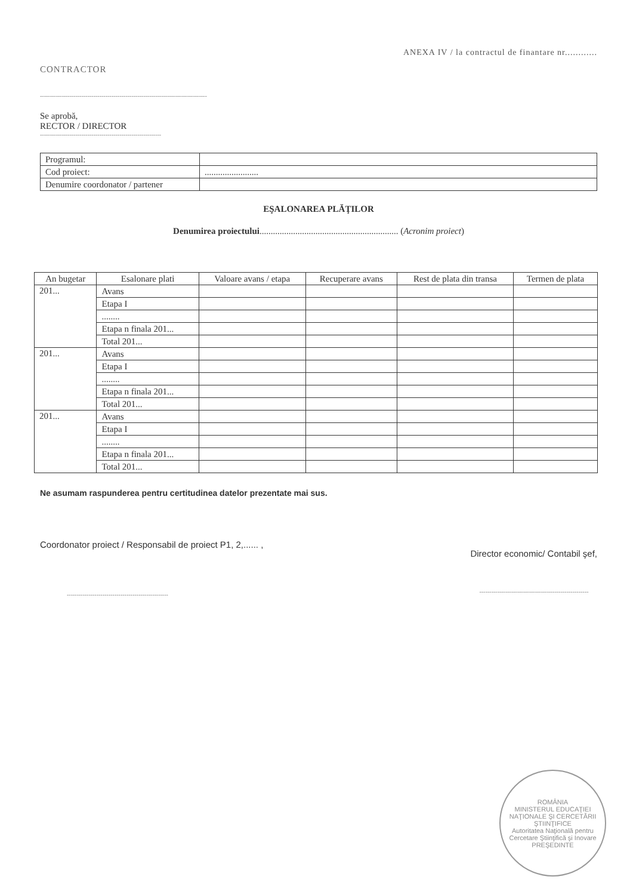ANEXA IV / la contractul de finantare nr............
CONTRACTOR
------------------------------------------------------------------------------------
Se aprobă,
RECTOR / DIRECTOR
-------------------------------------------------------------
| Programul: | |
| Cod proiect: | ........................ |
| Denumire coordonator / partener | |
EŞALONAREA PLĂŢILOR
Denumirea proiectului.............................................................. (Acronim proiect)
| An bugetar | Esalonare plati | Valoare avans / etapa | Recuperare avans | Rest de plata din transa | Termen de plata |
| --- | --- | --- | --- | --- | --- |
| 201... | Avans | | | | |
| | Etapa I | | | | |
| | ........ | | | | |
| | Etapa n finala 201... | | | | |
| | Total 201... | | | | |
| 201... | Avans | | | | |
| | Etapa I | | | | |
| | ........ | | | | |
| | Etapa n finala 201... | | | | |
| | Total 201... | | | | |
| 201... | Avans | | | | |
| | Etapa I | | | | |
| | ........ | | | | |
| | Etapa n finala 201... | | | | |
| | Total 201... | | | | |
Ne asumam raspunderea pentru certitudinea datelor prezentate mai sus.
Coordonator proiect / Responsabil de proiect P1, 2,...... ,
---------------------------------------------------
Director economic/ Contabil şef,
-------------------------------------------------------
ROMÂNIA
MINISTERUL EDUCAŢIEI NAŢIONALE ŞI CERCETĂRII ŞTIINŢIFICE
Autoritatea Naţională pentru Cercetare Ştiinţifică şi Inovare
PREŞEDINTE